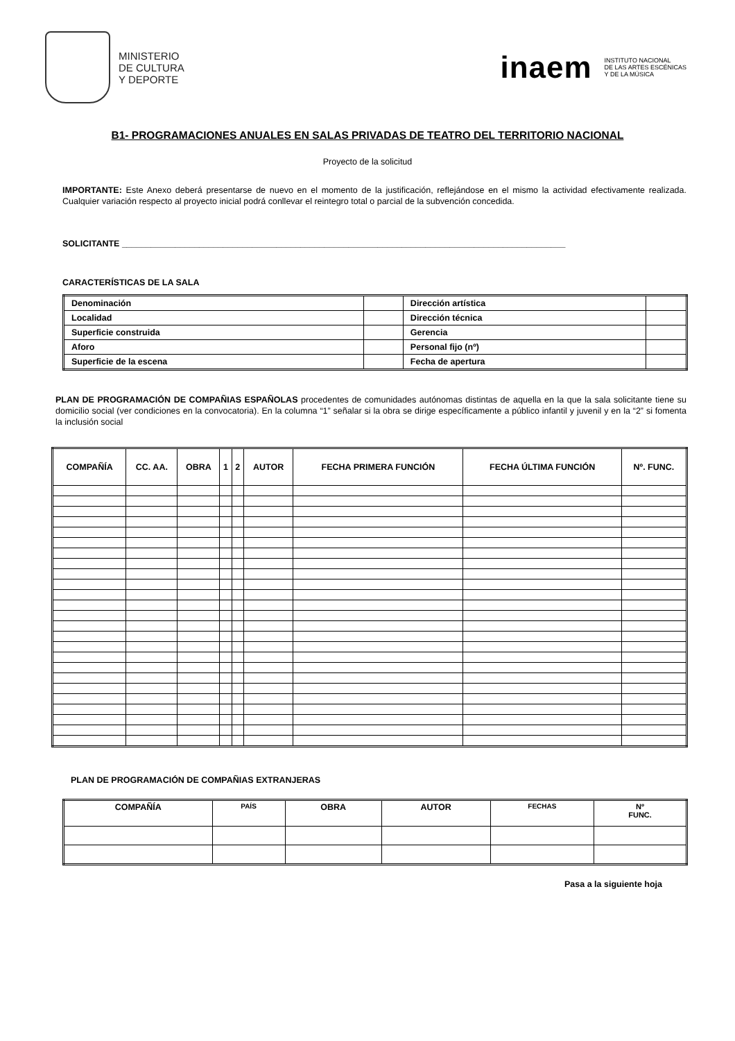MINISTERIO
DE CULTURA
Y DEPORTE
inaem INSTITUTO NACIONAL
DE LAS ARTES ESCÉNICAS
Y DE LA MÚSICA
B1- PROGRAMACIONES ANUALES EN SALAS PRIVADAS DE TEATRO DEL TERRITORIO NACIONAL
Proyecto de la solicitud
IMPORTANTE: Este Anexo deberá presentarse de nuevo en el momento de la justificación, reflejándose en el mismo la actividad efectivamente realizada. Cualquier variación respecto al proyecto inicial podrá conllevar el reintegro total o parcial de la subvención concedida.
SOLICITANTE ____________________________________________________________________________________________
CARACTERÍSTICAS DE LA SALA
| Denominación | | Dirección artística | |
| Localidad | | Dirección técnica | |
| Superficie construida | | Gerencia | |
| Aforo | | Personal fijo (nº) | |
| Superficie de la escena | | Fecha de apertura | |
PLAN DE PROGRAMACIÓN DE COMPAÑIAS ESPAÑOLAS procedentes de comunidades autónomas distintas de aquella en la que la sala solicitante tiene su domicilio social (ver condiciones en la convocatoria). En la columna “1” señalar si la obra se dirige específicamente a público infantil y juvenil y en la “2” si fomenta la inclusión social
| COMPAÑÍA | CC. AA. | OBRA | 1 | 2 | AUTOR | FECHA PRIMERA FUNCIÓN | FECHA ÚLTIMA FUNCIÓN | Nº. FUNC. |
| --- | --- | --- | --- | --- | --- | --- | --- | --- |
PLAN DE PROGRAMACIÓN DE COMPAÑIAS EXTRANJERAS
| COMPAÑÍA | PAÍS | OBRA | AUTOR | FECHAS | Nº FUNC. |
| --- | --- | --- | --- | --- | --- |
Pasa a la siguiente hoja